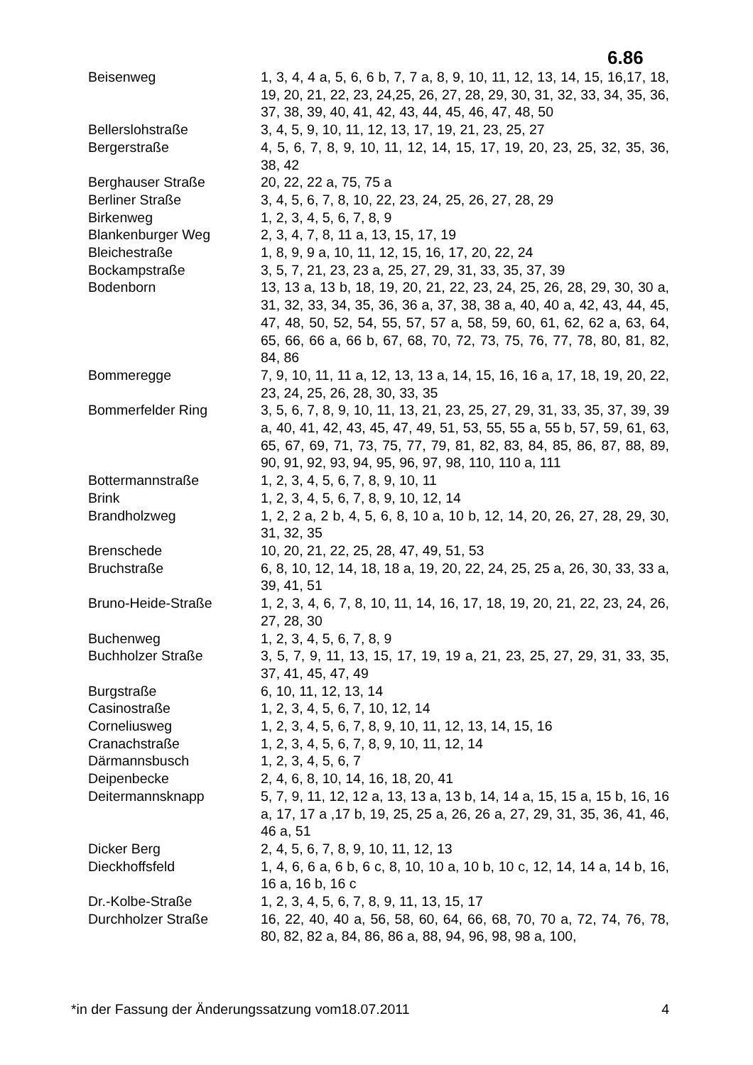6.86
| Beisenweg | 1, 3, 4, 4 a, 5, 6, 6 b, 7, 7 a, 8, 9, 10, 11, 12, 13, 14, 15, 16,17, 18, 19, 20, 21, 22, 23, 24,25, 26, 27, 28, 29, 30, 31, 32, 33, 34, 35, 36, 37, 38, 39, 40, 41, 42, 43, 44, 45, 46, 47, 48, 50 |
| Bellerslohstraße | 3, 4, 5, 9, 10, 11, 12, 13, 17, 19, 21, 23, 25, 27 |
| Bergerstraße | 4, 5, 6, 7, 8, 9, 10, 11, 12, 14, 15, 17, 19, 20, 23, 25, 32, 35, 36, 38, 42 |
| Berghauser Straße | 20, 22, 22 a, 75, 75 a |
| Berliner Straße | 3, 4, 5, 6, 7, 8, 10, 22, 23, 24, 25, 26, 27, 28, 29 |
| Birkenweg | 1, 2, 3, 4, 5, 6, 7, 8, 9 |
| Blankenburger Weg | 2, 3, 4, 7, 8, 11 a, 13, 15, 17, 19 |
| Bleichestraße | 1, 8, 9, 9 a, 10, 11, 12, 15, 16, 17, 20, 22, 24 |
| Bockampstraße | 3, 5, 7, 21, 23, 23 a, 25, 27, 29, 31, 33, 35, 37, 39 |
| Bodenborn | 13, 13 a, 13 b, 18, 19, 20, 21, 22, 23, 24, 25, 26, 28, 29, 30, 30 a, 31, 32, 33, 34, 35, 36, 36 a, 37, 38, 38 a, 40, 40 a, 42, 43, 44, 45, 47, 48, 50, 52, 54, 55, 57, 57 a, 58, 59, 60, 61, 62, 62 a, 63, 64, 65, 66, 66 a, 66 b, 67, 68, 70, 72, 73, 75, 76, 77, 78, 80, 81, 82, 84, 86 |
| Bommeregge | 7, 9, 10, 11, 11 a, 12, 13, 13 a, 14, 15, 16, 16 a, 17, 18, 19, 20, 22, 23, 24, 25, 26, 28, 30, 33, 35 |
| Bommerfelder Ring | 3, 5, 6, 7, 8, 9, 10, 11, 13, 21, 23, 25, 27, 29, 31, 33, 35, 37, 39, 39 a, 40, 41, 42, 43, 45, 47, 49, 51, 53, 55, 55 a, 55 b, 57, 59, 61, 63, 65, 67, 69, 71, 73, 75, 77, 79, 81, 82, 83, 84, 85, 86, 87, 88, 89, 90, 91, 92, 93, 94, 95, 96, 97, 98, 110, 110 a, 111 |
| Bottermannstraße | 1, 2, 3, 4, 5, 6, 7, 8, 9, 10, 11 |
| Brink | 1, 2, 3, 4, 5, 6, 7, 8, 9, 10, 12, 14 |
| Brandholzweg | 1, 2, 2 a, 2 b, 4, 5, 6, 8, 10 a, 10 b, 12, 14, 20, 26, 27, 28, 29, 30, 31, 32, 35 |
| Brenschede | 10, 20, 21, 22, 25, 28, 47, 49, 51, 53 |
| Bruchstraße | 6, 8, 10, 12, 14, 18, 18 a, 19, 20, 22, 24, 25, 25 a, 26, 30, 33, 33 a, 39, 41, 51 |
| Bruno-Heide-Straße | 1, 2, 3, 4, 6, 7, 8, 10, 11, 14, 16, 17, 18, 19, 20, 21, 22, 23, 24, 26, 27, 28, 30 |
| Buchenweg | 1, 2, 3, 4, 5, 6, 7, 8, 9 |
| Buchholzer Straße | 3, 5, 7, 9, 11, 13, 15, 17, 19, 19 a, 21, 23, 25, 27, 29, 31, 33, 35, 37, 41, 45, 47, 49 |
| Burgstraße | 6, 10, 11, 12, 13, 14 |
| Casinostraße | 1, 2, 3, 4, 5, 6, 7, 10, 12, 14 |
| Corneliusweg | 1, 2, 3, 4, 5, 6, 7, 8, 9, 10, 11, 12, 13, 14, 15, 16 |
| Cranachstraße | 1, 2, 3, 4, 5, 6, 7, 8, 9, 10, 11, 12, 14 |
| Därmannsbusch | 1, 2, 3, 4, 5, 6, 7 |
| Deipenbecke | 2, 4, 6, 8, 10, 14, 16, 18, 20, 41 |
| Deitermannsknapp | 5, 7, 9, 11, 12, 12 a, 13, 13 a, 13 b, 14, 14 a, 15, 15 a, 15 b, 16, 16 a, 17, 17 a ,17 b, 19, 25, 25 a, 26, 26 a, 27, 29, 31, 35, 36, 41, 46, 46 a, 51 |
| Dicker Berg | 2, 4, 5, 6, 7, 8, 9, 10, 11, 12, 13 |
| Dieckhoffsfeld | 1, 4, 6, 6 a, 6 b, 6 c, 8, 10, 10 a, 10 b, 10 c, 12, 14, 14 a, 14 b, 16, 16 a, 16 b, 16 c |
| Dr.-Kolbe-Straße | 1, 2, 3, 4, 5, 6, 7, 8, 9, 11, 13, 15, 17 |
| Durchholzer Straße | 16, 22, 40, 40 a, 56, 58, 60, 64, 66, 68, 70, 70 a, 72, 74, 76, 78, 80, 82, 82 a, 84, 86, 86 a, 88, 94, 96, 98, 98 a, 100, |
*in der Fassung der Änderungssatzung vom18.07.2011 4